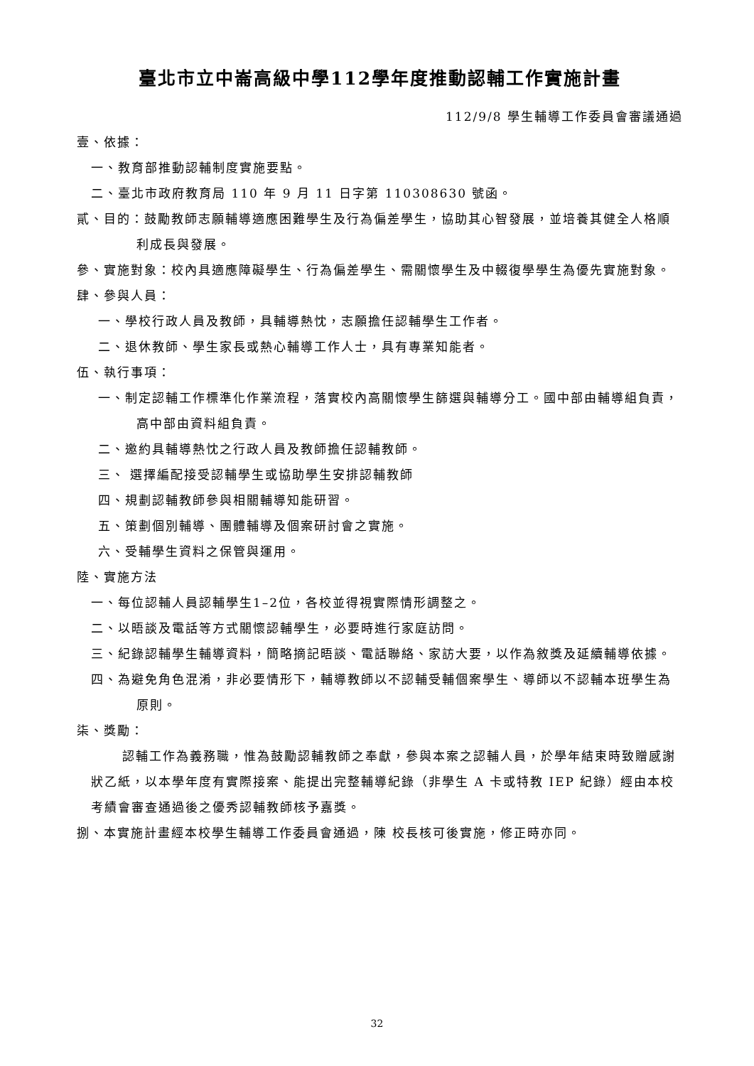臺北市立中崙高級中學112學年度推動認輔工作實施計畫
112/9/8 學生輔導工作委員會審議通過
壹、依據：
一、教育部推動認輔制度實施要點。
二、臺北市政府教育局 110 年 9 月 11 日字第 110308630 號函。
貳、目的：鼓勵教師志願輔導適應困難學生及行為偏差學生，協助其心智發展，並培養其健全人格順利成長與發展。
參、實施對象：校內具適應障礙學生、行為偏差學生、需關懷學生及中輟復學學生為優先實施對象。
肆、參與人員：
一、學校行政人員及教師，具輔導熱忱，志願擔任認輔學生工作者。
二、退休教師、學生家長或熱心輔導工作人士，具有專業知能者。
伍、執行事項：
一、制定認輔工作標準化作業流程，落實校內高關懷學生篩選與輔導分工。國中部由輔導組負責，高中部由資料組負責。
二、邀約具輔導熱忱之行政人員及教師擔任認輔教師。
三、 選擇編配接受認輔學生或協助學生安排認輔教師
四、規劃認輔教師參與相關輔導知能研習。
五、策劃個別輔導、團體輔導及個案研討會之實施。
六、受輔學生資料之保管與運用。
陸、實施方法
一、每位認輔人員認輔學生1–2位，各校並得視實際情形調整之。
二、以晤談及電話等方式關懷認輔學生，必要時進行家庭訪問。
三、紀錄認輔學生輔導資料，簡略摘記晤談、電話聯絡、家訪大要，以作為敘獎及延續輔導依據。
四、為避免角色混淆，非必要情形下，輔導教師以不認輔受輔個案學生、導師以不認輔本班學生為原則。
柒、獎勵：
認輔工作為義務職，惟為鼓勵認輔教師之奉獻，參與本案之認輔人員，於學年結束時致贈感謝狀乙紙，以本學年度有實際接案、能提出完整輔導紀錄（非學生 A 卡或特教 IEP 紀錄）經由本校考績會審查通過後之優秀認輔教師核予嘉獎。
捌、本實施計畫經本校學生輔導工作委員會通過，陳 校長核可後實施，修正時亦同。
32